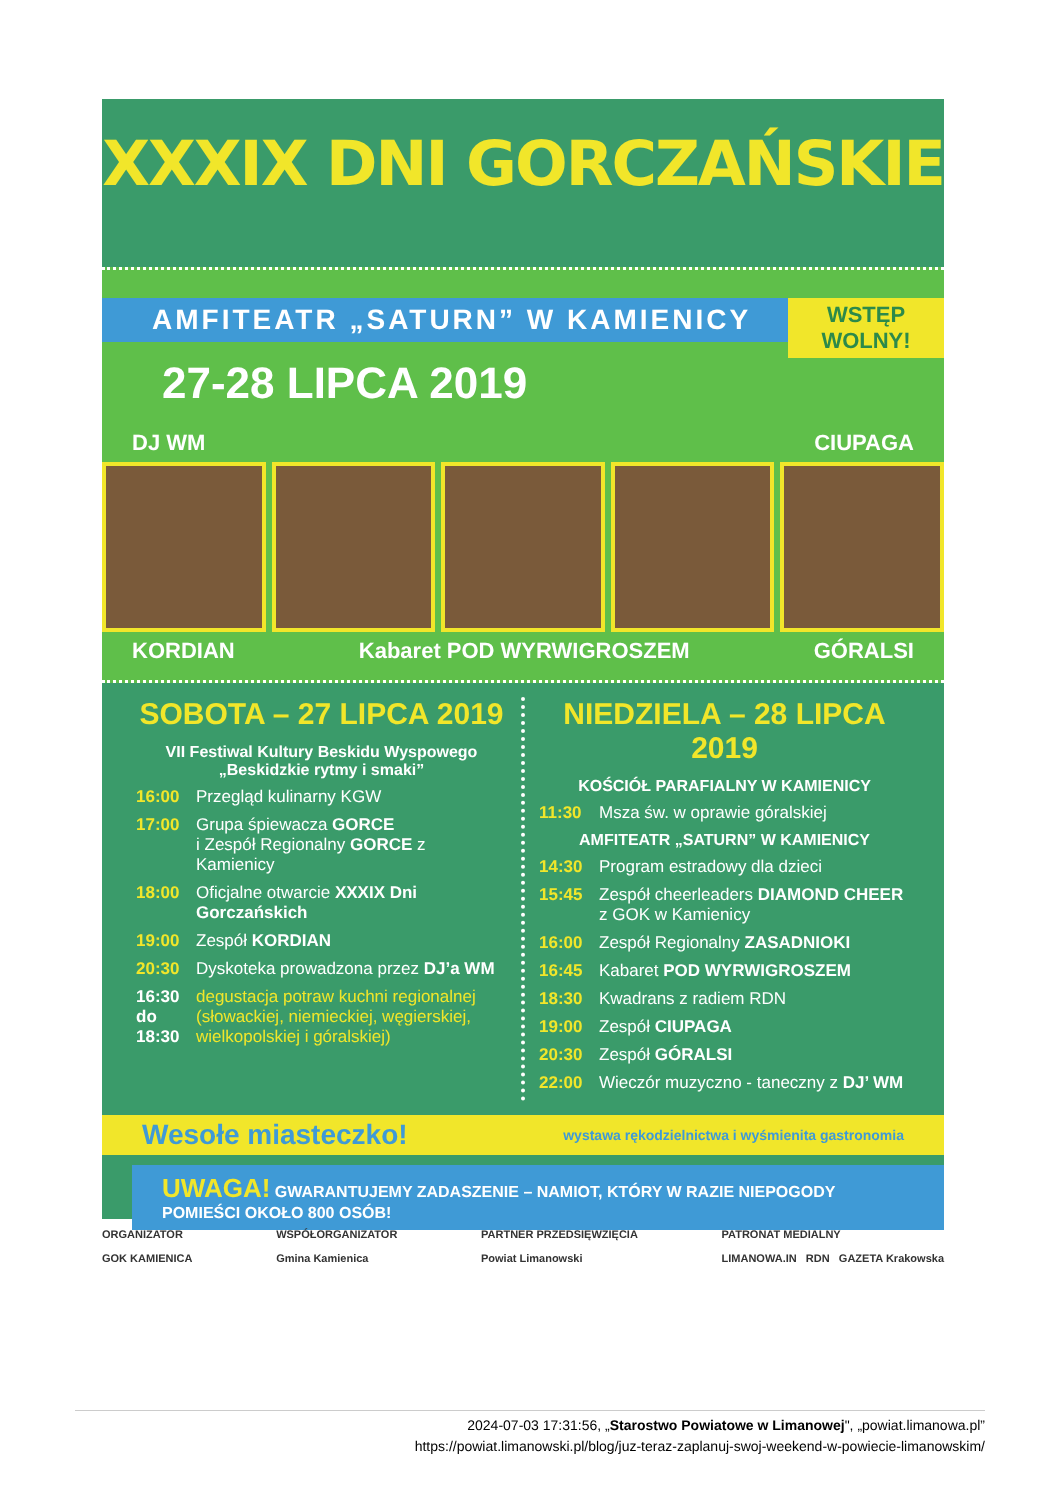XXXIX DNI GORCZAŃSKIE
AMFITEATR „SATURN” W KAMIENICY
WSTĘP WOLNY!
27-28 LIPCA 2019
DJ WM CIUPAGA
KORDIAN Kabaret POD WYRWIGROSZEM GÓRALSI
SOBOTA – 27 LIPCA 2019
VII Festiwal Kultury Beskidu Wyspowego
„Beskidzkie rytmy i smaki”
16:00 Przegląd kulinarny KGW
17:00 Grupa śpiewacza GORCE
i Zespół Regionalny GORCE z Kamienicy
18:00 Oficjalne otwarcie XXXIX Dni Gorczańskich
19:00 Zespół KORDIAN
20:30 Dyskoteka prowadzona przez DJ’a WM
16:30 do 18:30 degustacja potraw kuchni regionalnej (słowackiej, niemieckiej, węgierskiej, wielkopolskiej i góralskiej)
NIEDZIELA – 28 LIPCA 2019
KOŚCIÓŁ PARAFIALNY W KAMIENICY
11:30 Msza św. w oprawie góralskiej
AMFITEATR „SATURN” W KAMIENICY
14:30 Program estradowy dla dzieci
15:45 Zespół cheerleaders DIAMOND CHEER
z GOK w Kamienicy
16:00 Zespół Regionalny ZASADNIOKI
16:45 Kabaret POD WYRWIGROSZEM
18:30 Kwadrans z radiem RDN
19:00 Zespół CIUPAGA
20:30 Zespół GÓRALSI
22:00 Wieczór muzyczno - taneczny z DJ’ WM
Wesołe miasteczko! wystawa rękodzielnictwa i wyśmienita gastronomia
UWAGA! GWARANTUJEMY ZADASZENIE – NAMIOT, KTÓRY W RAZIE NIEPOGODY POMIEŚCI OKOŁO 800 OSÓB!
ORGANIZATOR
GOK KAMIENICA
WSPÓŁORGANIZATOR
Gmina Kamienica
PARTNER PRZEDSIĘWZIĘCIA
Powiat Limanowski
PATRONAT MEDIALNY
LIMANOWA.IN RDN GAZETA Krakowska
2024-07-03 17:31:56, „Starostwo Powiatowe w Limanowej", „powiat.limanowa.pl”
https://powiat.limanowski.pl/blog/juz-teraz-zaplanuj-swoj-weekend-w-powiecie-limanowskim/